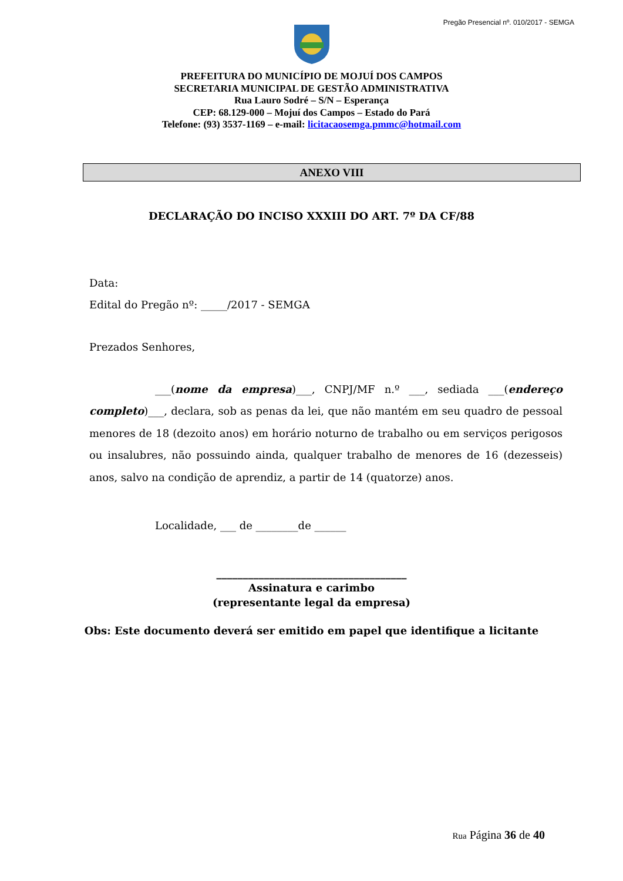Pregão Presencial nº. 010/2017 - SEMGA
PREFEITURA DO MUNICÍPIO DE MOJUÍ DOS CAMPOS
SECRETARIA MUNICIPAL DE GESTÃO ADMINISTRATIVA
Rua Lauro Sodré – S/N – Esperança
CEP: 68.129-000 – Mojuí dos Campos – Estado do Pará
Telefone: (93) 3537-1169 – e-mail: licitacaosemga.pmmc@hotmail.com
ANEXO VIII
DECLARAÇÃO DO INCISO XXXIII DO ART. 7º DA CF/88
Data:
Edital do Pregão nº: _____/2017 - SEMGA
Prezados Senhores,
___(nome da empresa)___, CNPJ/MF n.º ___, sediada ___(endereço completo)___, declara, sob as penas da lei, que não mantém em seu quadro de pessoal menores de 18 (dezoito anos) em horário noturno de trabalho ou em serviços perigosos ou insalubres, não possuindo ainda, qualquer trabalho de menores de 16 (dezesseis) anos, salvo na condição de aprendiz, a partir de 14 (quatorze) anos.
Localidade, ___ de ________de ______
____________________________________
Assinatura e carimbo
(representante legal da empresa)
Obs: Este documento deverá ser emitido em papel que identifique a licitante
Rua Página 36 de 40